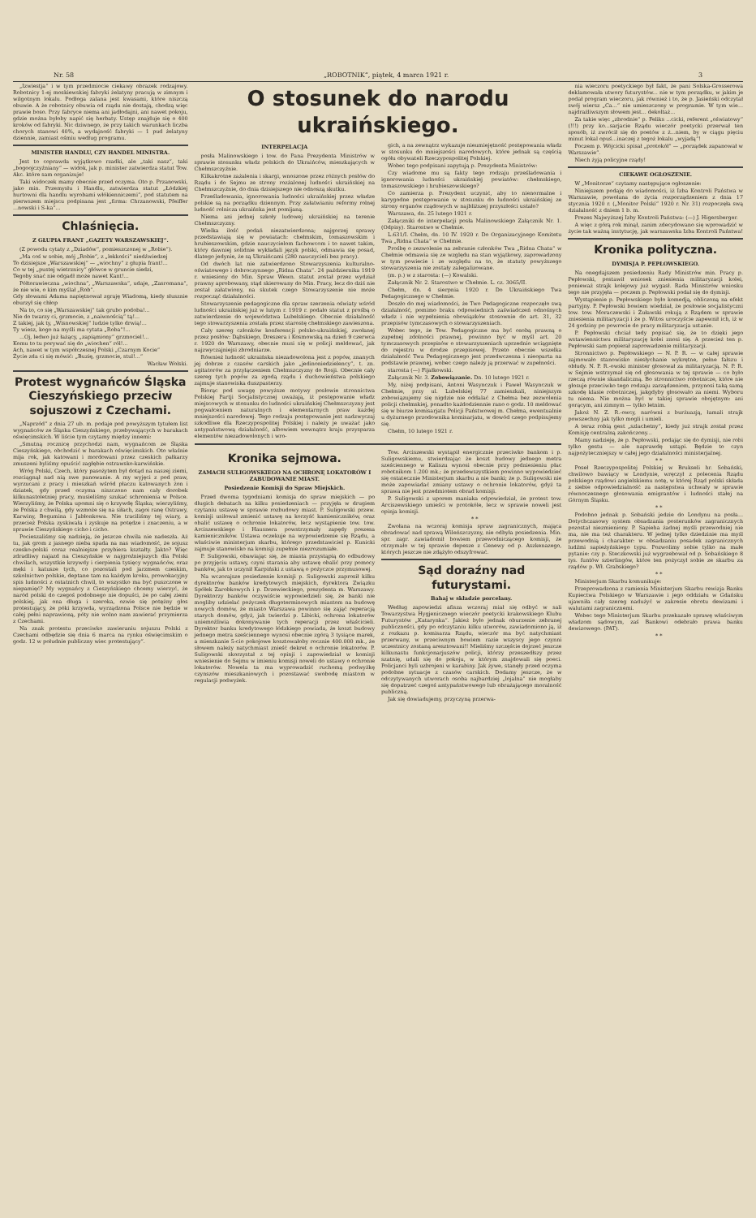Nr. 58 „ROBOTNIK“, piątek, 4 marca 1921 r. 3
„Izwiestja“ i w tym przedmiocie ciekawy obrazek rodzajowy. Robotnicy 1-ej moskiewskiej fabryki żelatyny pracują w zimnym i wilgotnym lokalu. Podłoga zalana jest kwasami, które niszczą obuwie. A że robotnicy obuwia od rządu nie dostają, chodzą więc prawie boso. Przy fabryce niema ani jadłodajni, ani nawet pokoju, gdzie można byłoby napić się herbaty. Ustęp znajduje się o 400 kroków od fabryki. Nic dziwnego, że przy takich warunkach liczba chorych stanowi 40%, a wydajność fabryki — 1 pud żelatyny dziennie, zamiast ośmiu według programu.
MINISTER HANDLU, CZY HANDEL MINISTRA.
Jest to coprawda wyjątkowo rzadki, ale „taki nasz“, taki „bogoojczyźniany“ — widok, jak p. minister zatwierdza statut Tow. Akc. które sam organizuje!
Taki widoczek mamy obecnie przed oczyma. Oto p. Przanowski, jako min. Przemysłu i Handlu, zatwierdza statut „Łódzkiej hurtowni dla handlu wyrobami włókienniczemi“, pod statutem na pierwszem miejscu podpisana jest „firma: Chrzanowski, Pfeiffer ...nowski i S-ka“...
Chlaśnięcia.
Z GŁUPIA FRANT „GAZETY WARSZAWSKIEJ“.
(Z powodu cytaty z „Dziadów“, pomieszczonej w „Robie“).
„Ma coś w sobie, mój „Robie“, z „lekkości“ niedźwiedzej
To dzisiejsze „Warszawskiej“ — „wiochny“ z głupia frant!...
Co w tej „pustej wietrznicy“ główce w gruncie siedzi,
Tegoby snać nie odgadł może nawet Kant!...
Półtorawieczna „wiochna“, „Warszawska“, udaje, „Zasromana“, że nie wie, o kim myślał „Rob“.
Gdy słowami Adama napiętnował zgraję Wiadomą, kiedy słusznie oburzył się chłop
Na to, co się „Warszawskiej“ tak grubo podoba!...
Nie do twarzy ci, grzmocie, z „naiwnością“ tą!...
Z takiej, jak ty, „Wisnowskiej“ ludzie tylko drwią!...
Ty wiesz, kogo na myśli ma cytata „Roba“!...
...Oj, ledwo już łażący, „zapiąmiony“ grzmociel!...
Komu to tu porywać się do „wiochen“ ról!...
Ach, nawet w tym współczesnej Polski „Czarnym Kocie“
Życie zda ci się mówić: „Buzię, grzmocie, stul!...“
Wacław Wolski.
Protest wygnańców Śląska Cieszyńskiego przeciw sojuszowi z Czechami.
„Naprzód“ z dnia 27 ub. m. podaje pod powyższym tytułem list wygnańców ze Śląska Cieszyńskiego, przebywających w barakach oświęcimskich. W liście tym czytamy między innemi:
„Smutną rocznicę przychodzi nam, wygnańcom ze Śląska Cieszyńskiego, obchodzić w barakach oświęcimskich. Oto właśnie mija rok, jak katowani i mordowani przez czeskich pałkarzy zmuszeni byliśmy opuścić zagłębie ostrawsko-karwińskie.
Wróg Polski, Czech, który pasożytem był dotąd na naszej ziemi, rozciągnął nad nią swe panowanie. A my wyjęci z pod praw, wyrzucani z pracy i mieszkań wśród płaczu katowanych żon i dziatek, gdy przed oczyma niszczono nam cały dorobek kilkunastoletniej pracy, musieliśmy szukać schronienia w Polsce. Wierzyliśmy, że Polska upomni się o krzywdę Śląska; wierzyliśmy, że Polska z chwilą, gdy wzmoże się na siłach, zagoi ranę Ostrawy, Karwiny, Bogumina i Jabłonkowa. Nie traciliśmy tej wiary, a przecież Polska zyskiwała i zyskuje na potędze i znaczeniu, a w sprawie Cieszyńskiego cicho i cicho.
Pocieszaliśmy się nadzieją, że jeszcze chwila nie nadeszła. Aż tu, jak grom z jasnego nieba spada na nas wiadomość, że sojusz czesko-polski coraz realniejsze przybiera kształty. Jakto? Więc zdradliwy najazd na Cieszyńskie w najgroźniejszych dla Polski chwilach, wszystkie krzywdy i cierpienia tysięcy wygnańców, oraz męki i katusze tych, co pozostali pod jarzmem czeskim, szkolnictwo polskie, deptane tam na każdym kroku, prowokacyjny spis ludności z ostatnich chwil, to wszystko ma być puszczone w niepamięć? My wygnańcy z Cieszyńskiego chcemy wierzyć, że naród polski do czegoś podobnego nie dopuści, że po całej ziemi polskiej, jak ona długa i szeroka, ozwie się potężny głos protestujący, że póki krzywda, wyrządzona Polsce nie będzie w całej pełni naprawioną, póty nie wolno nam zawierać przymierza z Czechami.
Na znak protestu przeciwko zawieraniu sojuszu Polski z Czechami odbędzie się dnia 6 marca na rynku oświęcimskim o godz. 12 w południe publiczny wiec protestujący“.
O stosunek do narodu ukraińskiego.
INTERPELACJA
posła Malinowskiego i tow. do Pana Prezydenta Ministrów w sprawie stosunku władz polskich do Ukraińców, mieszkających w Chełmszczyźnie.
Kilkakrotne zażalenia i skargi, wnoszone przez różnych posłów do Rządu i do Sejmu ze strony rozżalonej ludności ukraińskiej na Chełmszczyźnie, do dnia dzisiejszego nie odnoszą skutku.
Prześladowania, ignorowania ludności ukraińskiej przez władze polskie są na porządku dziennym. Przy załatwianiu reformy rolnej ludność rolnicza ukraińska jest pomijaną.
Niema ani jednej szkoły ludowej ukraińskiej na terenie Chełmszczyzny.
Wielka ilość podań niezatwierdzona; najgorzej sprawy przedstawiają się w powiatach: chełmskim, tomaszowskim i hrubieszowskim, gdzie nauczycielom fachowcom i to nawet takim, który dawniej solidnie wykładali język polski, odmawia się posad, dlatego jedynie, że są Ukraińcami (280 nauczycieli bez pracy).
Od dwóch lat nie zatwierdzono Stowarzyszenia kulturalno-oświatowego i dobroczynnego „Ridna Chata“. 24 października 1919 r. wniesiony do Min. Spraw Wewn. statut został przez wydział prawny aprobowany, stąd skierowany do Min. Pracy, lecz do dziś nie został załatwiony, na skutek czego Stowarzyszenie nie może rozpocząć działalności.
Stowarzyszenie pedagogiczne dla spraw szerzenia oświaty wśród ludności ukraińskiej już w lutym r. 1919 r. podało statut z prośbą o zatwierdzenie do województwa Lubelskiego. Obecnie działalność tego stowarzyszenia została przez starostę chełmskiego zawieszona.
Cały szereg członków konferencji polsko-ukraińskiej, zwołanej przez posłów: Dąbskiego, Dreszera i Kosmowską na dzień 9 czerwca r. 1920 do Warszawy, obecnie musi się w policji meldować, jak najzwyczajniejsi zbrodniarze.
Również ludność ukraińska niezadowolona jest z popów, znanych jej dobrze z czasów carskich jako „jedinoniedzielency“, t. zn. agitatorów za przyłączeniem Chełmszczyzny do Rosji. Obecnie cały szereg tych popów za zgodą rządu i duchowieństwa polskiego zajmuje stanowiska duszpasterzy.
Biorąc pod uwagę powyższe motywy posłowie stronnictwa Polskiej Partji Socjalistycznej uważają, iż postępowanie władz miejscowych w stosunku do ludności ukraińskiej Chełmszczyzny jest pogwałceniem naturalnych i elementarnych praw każdej mniejszości narodowej. Tego rodzaju postępowanie jest nadzwyczaj szkodliwe dla Rzeczypospolitej Polskiej i należy je uważać jako antypaństwową działalność, albowiem wewnątrz kraju przysparza elementów niezadowolonych i wro-
gich, a na zewnątrz wykazuje nieumiejętność postępowania władz w stosunku do mniejszości narodowych, które jednak są częścią ogółu obywateli Rzeczypospolitej Polskiej.
Wobec tego podpisani zapytują p. Prezydenta Ministrów:
Czy wiadome mu są fakty tego rodzaju prześladowania i ignorowania ludności ukraińskiej powiatów: chełmskiego, tomaszowskiego i hrubieszowskiego?
Co zamierza p. Prezydent uczynić, aby to nienormalne i karygodne postępowanie w stosunku do ludności ukraińskiej ze strony organów rządowych w najbliższej przyszłości ustało?
Warszawa, dn. 25 lutego 1921 r.
Załączniki do interpelacji posła Malinowskiego Załącznik Nr. 1. (Odpisy). Starostwo w Chełmie.
L.631/I. Chełm, dn. 10 IV. 1920 r. Do Organizacyjnego Komitetu Twa „Ridna Chata“ w Chełmie.
Prośbę o zezwolenie na zebranie członków Twa „Ridna Chata“ w Chełmie odmawia się ze względu na stan wyjątkowy, zaprowadzony w tym powiecie i ze względu na to, że statuty powyższego stowarzyszenia nie zostały zalegalizowane.
(m. p.) w z starosta: (—) Kowalski.
Załącznik Nr. 2. Starostwo w Chełmie. L. cz. 3065/II.
Chełm, dn. 4 sierpnia 1920 r. Do Ukraińskiego Twa Pedagogicznego w Chełmie.
Doszło do mej wiadomości, że Two Pedagogiczne rozpoczęło swą działalność, pomimo braku odpowiednich zaświadczeń odnośnych władz i nie wypełnienia obowiązków stosownie do art. 31, 32 przepisów tymczasowych o stowarzyszeniach.
Wobec tego, że Tow. Pedagogiczne ma być osobą prawną o zupełnej zdolności prawnej, powinno być w myśl art. 20 tymczasowych przepisów o stowarzyszeniach uprzednio wciągnięte do rejestru w drodze przepisowej. Przeto obecnie wszelka działalność Twa Pedagogicznego jest przedwczesna i nieoparta na podstawie prawnej, wobec czego należy ją przerwać w zupełności.
starosta (—) Fijałkowski.
Załącznik Nr. 3. Zobowiązanie. Dn. 10 lutego 1921 r.
My, niżej podpisani, Antoni Wasynczuk i Paweł Wasynczuk w Chełmie, przy ul. Lubelskiej 77 zamieszkali, niniejszym zobowiązujemy się nigdzie nie oddalać z Chełma bez zezwolenia policji chełmskiej, ponadto każdodziennie rano o godz. 10 meldować się w biurze komisarjatu Policji Państwowej m. Chełma, ewentualnie u dyżurnego przodownika komisarjatu, w dowód czego podpisujemy się.
Chełm, 10 lutego 1921 r.
Kronika sejmowa.
ZAMACH SULIGOWSKIEGO NA OCHRONĘ LOKATORÓW I ZABUDOWANIE MIAST.
Posiedzenie Komisji do Spraw Miejskich.
Przed dwoma tygodniami komisja do spraw miejskich — po długich debatach na kilku posiedzeniach — przyjęła w drugiem czytaniu ustawę w sprawie rozbudowy miast. P. Suligowski przew. komisji usiłował zmienić ustawę na korzyść kamieniczników, oraz obalić ustawę o ochronie lokatorów, lecz wystąpienie tow. tow. Arciszewskiego i Hausnera powstrzymały zapędy prezesa kamieniczników. Ustawa oczekuje na wypowiedzenie się Rządu, a właściwie ministerjum skarbu, którego przedstawiciel p. Kunicki zajmuje stanowisko na komisji zupełnie niezrozumiałe.
P. Suligowski, obawiając się, że miasta przystąpią do odbudowy po przyjęciu ustawy, czyni starania aby ustawę obalić przy pomocy banków, jak to uczynił Karpiński z ustawą o pożyczce przymusowej.
Na wczorajsze posiedzenie komisji p. Suligowski zaprosił kilku dyrektorów banków kredytowych miejskich, dyrektora Związku Spółek Zarobkowych i p. Drzewieckiego, prezydenta m. Warszawy. Dyrektorzy banków oczywiście wypowiedzieli się, że banki nie mogliby udzielać pożyczek długoterminowych miastom na budowę nowych domów, że miasto Warszawa powinno się zająć reperacją starych domów, gdyż, jak twierdzi p. Libicki, ochrona lokatorów uniemożliwia dokonywanie tych reperacji przez właścicieli. Dyrektor banku kredytowego łódzkiego powiada, że koszt budowy jednego metra sześciennego wynosi obecnie zgórą 3 tysiące marek, a mieszkanie 5-cio pokojowe kosztowałoby rocznie 400.000 mk., że słowem należy natychmiast znieść dekret o ochronie lokatorów. P. Suligowski skorzystał z tej opinji i zapowiedział w komisji wniesienie do Sejmu w imieniu komisji noweli do ustawy o ochronie lokatorów. Nowela ta ma wyprowadzić ruchomą podwyżkę czynszów mieszkaniowych i pozostawać swobodę miastom w regulacji podwyżek.
Tow. Arciszewski wystąpił energicznie przeciwko bankom i p. Suligowskiemu, stwierdzając że koszt budowy jednego metra sześciennego w Kaliszu wynosi obecnie przy podniesieniu płac robotnikom 1.200 mk.; że przedewszystkiem powinno wypowiedzieć się ostatecznie Ministerjum skarbu a nie banki; że p. Suligowski nie może zapowiadać zmiany ustawy o ochronie lokatorów, gdyż ta sprawa nie jest przedmiotem obrad komisji.
P. Suligowski z uporem maniaka odpowiedział, że protest tow. Arciszewskiego umieści w protokóle, lecz w sprawie noweli jest opinja komisji.
* *
Zwołana na wczoraj komisja spraw zagranicznych, mająca obradować nad sprawą Wileńszczyzny, nie odbyła posiedzenia. Min. spr. zagr. zawiadomił bowiem przewodniczącego komisji, że otrzymało w tej sprawie depesze z Genewy od p. Aszkenazego, których jeszcze nie zdążyło odszyfrować.
Sąd doraźny nad futurystami.
Bahaj w składzie porcelany.
Według zapowiedzi afisza wczoraj miał się odbyć w sali Towarzystwa Hygjenicznego wieczór poetycki krakowskiego Klubu Futurystów „Katarynka“. Jakież było jednak oburzenie zebranej publiczności, gdy po odczytaniu kilku utworów, zawiadomiono ją, iż z rozkazu p. komisarza Rządu, wieczór ma być natychmiast przerwany, w przeciwnym bowiem razie wszyscy jego czynni uczestnicy zostaną aresztowani!! Mieliśmy szczęście dojrzeć jeszcze kilkunastu funkcjonarjuszów policji, którzy przeszedłszy przez szatnię, udali się do pokoju, w którym znajdowali się poeci. Policjanci byli uzbrojeni w karabiny. Jak żywe, stanęły przed oczyma podobne sytuacje z czasów carskich. Dodamy jeszcze, że w odczytywanych utworach osoba najbardziej „lojalna“ nie mogłaby się dopatrzeć czegoś antypaństwowego lub obrażającego moralność publiczną.
Jak się dowiadujemy, przyczyną przerwa-
nia wieczoru poetyckiego był fakt, że pani Solska-Grosserowa deklamowała utwory futurystów... nie w tym porządku, w jakim je podał program wieczoru, jak również i to, że p. Jasieński odczytał swój wiersz „Ca...“ nie umieszczony w programie. W tym wie... najdrażliwszym słowem jest... dekoltaż...
Za takie więc „zbrodnie“ p. Feliks ...cicki, referent „oświatowy“ (!!!) przy ko...sarjacie Rządu wieczór poetycki przerwał ten sposób, iż zwrócił się do poetów z ż...niem, by w ciągu pięciu minut lokal opuś...inaczej z tegoż lokalu „wyjadą“!
Poczem p. Wójcicki spisał „protokół“ — „porządek zapanował w Warszawie“.
Niech żyją policyjne rządy!
CIEKAWE OGŁOSZENIE.
W „Monitorze“ czytamy następujące ogłoszenie:
Niniejszem podaję do wiadomości, iż Izba Kontroli Państwa w Warszawie, powołana do życia rozporządzeniem z dnia 17 stycznia 1920 r. („Monitor Polski“ 1920 r. Nr. 31) rozpoczęła swą działalność z dniem 1 b. m.
Prezes Najwyższej Izby Kontroli Państwa: (—) J. Higersberger.
A więc z górą rok minął, zanim zdecydowano się wprowadzić w życie tak ważną instytucję, jak warszawska Izba Kontroli Państwa!
Kronika polityczna.
DYMISJA P. PEPŁOWSKIEGO.
Na onegdajszem posiedzeniu Rady Ministrów min. Pracy p. Pepłowski, postawił wniosek zniesienia militaryzacji kolei, ponieważ strajk kolejowy już wygasł. Rada Ministrów wniosku tego nie przyjęła — poczem p. Pepłowski podał się do dymisji.
Wystąpienie p. Pepłowskiego było komedją, obliczoną na efekt partyjny. P. Pepłowski bowiem wiedział, że posłowie socjalistyczni tow. tow. Moraczewski i Żuławski rokują z Rządem w sprawie zniesienia militaryzacji i że p. Witos uroczyście zapewnił ich, iż w 24 godziny po powrocie do pracy militaryzacja ustanie.
P. Pepłowski chciał tedy popisać się, że to dzięki jego wstawiennictwu militaryzację kolei znosi się. A przecież ten p. Pepłowski sam popierał zaprowadzenie militaryzacji.
Stronnictwo p. Pepłowskiego — N. P. R. — w całej sprawie zajmowało stanowisko niesłychanie wykrętne, pełne fałszu i obłudy. N. P. R.-owski minister głosował za militaryzacją. N. P. R. w Sejmie wstrzymał się od głosowania w tej sprawie — co było rzeczą równie skandaliczną. Bo stronnictwo robotnicze, które nie głosuje przeciwko tego rodzaju zarządzeniom, przynosi taką samą szkodę klasie robotniczej, jakgdyby głosowało za niemi. Wyboru tu niema. Nie można być w takiej sprawie obojętnym: ani gorącym, ani zimnym — tylko letnim.
Jakoż N. Z. R.-owcy, narówni z burżuazją, łamali strajk powszechny jak tylko mogli i umieli.
A teraz robią gest „szlachetny“, kiedy już strajk został przez Komisję centralną zakończony...
Mamy nadzieję, że p. Pepłowski, podając się do dymisji, nie robi tylko gestu — ale naprawdę ustąpi. Będzie to czyn najpożyteczniejszy w całej jego działalności ministerjalnej.
* *
Poseł Rzeczypospolitej Polskiej w Brukseli hr. Sobański, chwilowo bawiący w Londynie, wręczył z polecenia Rządu polskiego rządowi angielskiemu notę, w której Rząd polski składa z siebie odpowiedzialność za następstwa uchwały w sprawie równoczesnego głosowania emigrantów i ludności stałej na Górnym Śląsku.
* *
Podobno jednak p. Sobański jedzie do Londynu na posła... Dotychczasowy system obsadzania posterunków zagranicznych pozostał niezmieniony. P. Sapieha żadnej myśli przewodniej nie ma, nie ma też charakteru. W jednej tylko dziedzinie ma myśl przewodnią i charakter: w obsadzaniu posadek zagranicznych ludźmi sapieżyńskiego typu. Pozwolimy sobie tylko na małe pytanie: czy p. Steczkowski już wygrzebował od p. Sobańskiego 8 tys. funtów szterlingów, które ten pożyczył sobie ze skarbu za rządów p. Wł. Grabskiego?
* *
Ministerjum Skarbu komunikuje:
Przeprowadzona z ramienia Ministerjum Skarbu rewizja Banku Kupiectwa Polskiego w Warszawie i jego oddziału w Gdańsku ujawniła cały szereg nadużyć w zakresie obrotu dewizami i walutami zagranicznemi.
Wobec tego Ministerjum Skarbu przekazało sprawę właściwym władzom sądowym, zaś Bankowi odebrało prawa banku dewizowego. (PAT).
* *